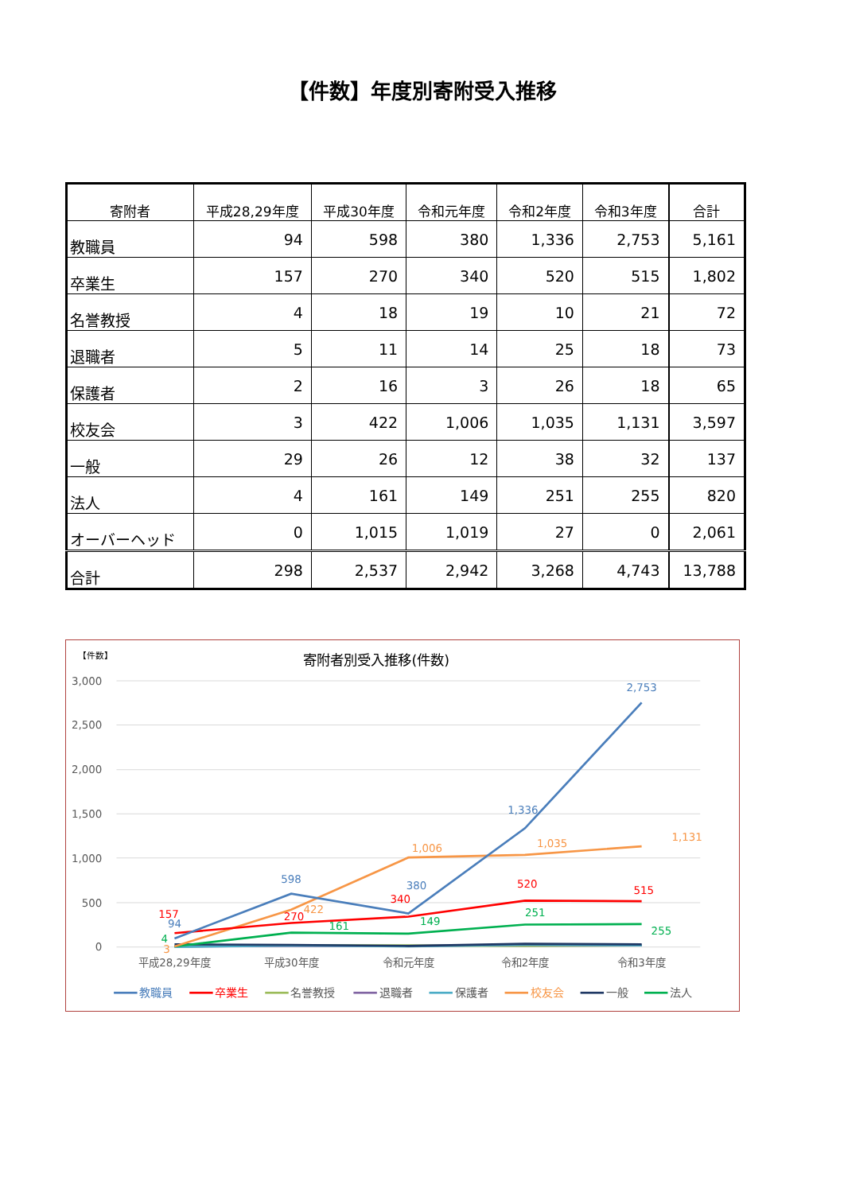【件数】年度別寄附受入推移
| 寄附者 | 平成28,29年度 | 平成30年度 | 令和元年度 | 令和2年度 | 令和3年度 | 合計 |
| --- | --- | --- | --- | --- | --- | --- |
| 教職員 | 94 | 598 | 380 | 1,336 | 2,753 | 5,161 |
| 卒業生 | 157 | 270 | 340 | 520 | 515 | 1,802 |
| 名誉教授 | 4 | 18 | 19 | 10 | 21 | 72 |
| 退職者 | 5 | 11 | 14 | 25 | 18 | 73 |
| 保護者 | 2 | 16 | 3 | 26 | 18 | 65 |
| 校友会 | 3 | 422 | 1,006 | 1,035 | 1,131 | 3,597 |
| 一般 | 29 | 26 | 12 | 38 | 32 | 137 |
| 法人 | 4 | 161 | 149 | 251 | 255 | 820 |
| オーバーヘッド | 0 | 1,015 | 1,019 | 27 | 0 | 2,061 |
| 合計 | 298 | 2,537 | 2,942 | 3,268 | 4,743 | 13,788 |
【件数】
寄附者別受入推移(件数)
3,000
2,500
2,000
1,500
1,000
500
0
平成28,29年度
平成30年度
令和元年度
令和2年度
令和3年度
2,753
1,336
598
380
94
1,131
1,035
1,006
422
3
515
520
340
270
157
255
251
149
161
4
教職員
卒業生
名誉教授
退職者
保護者
校友会
一般
法人